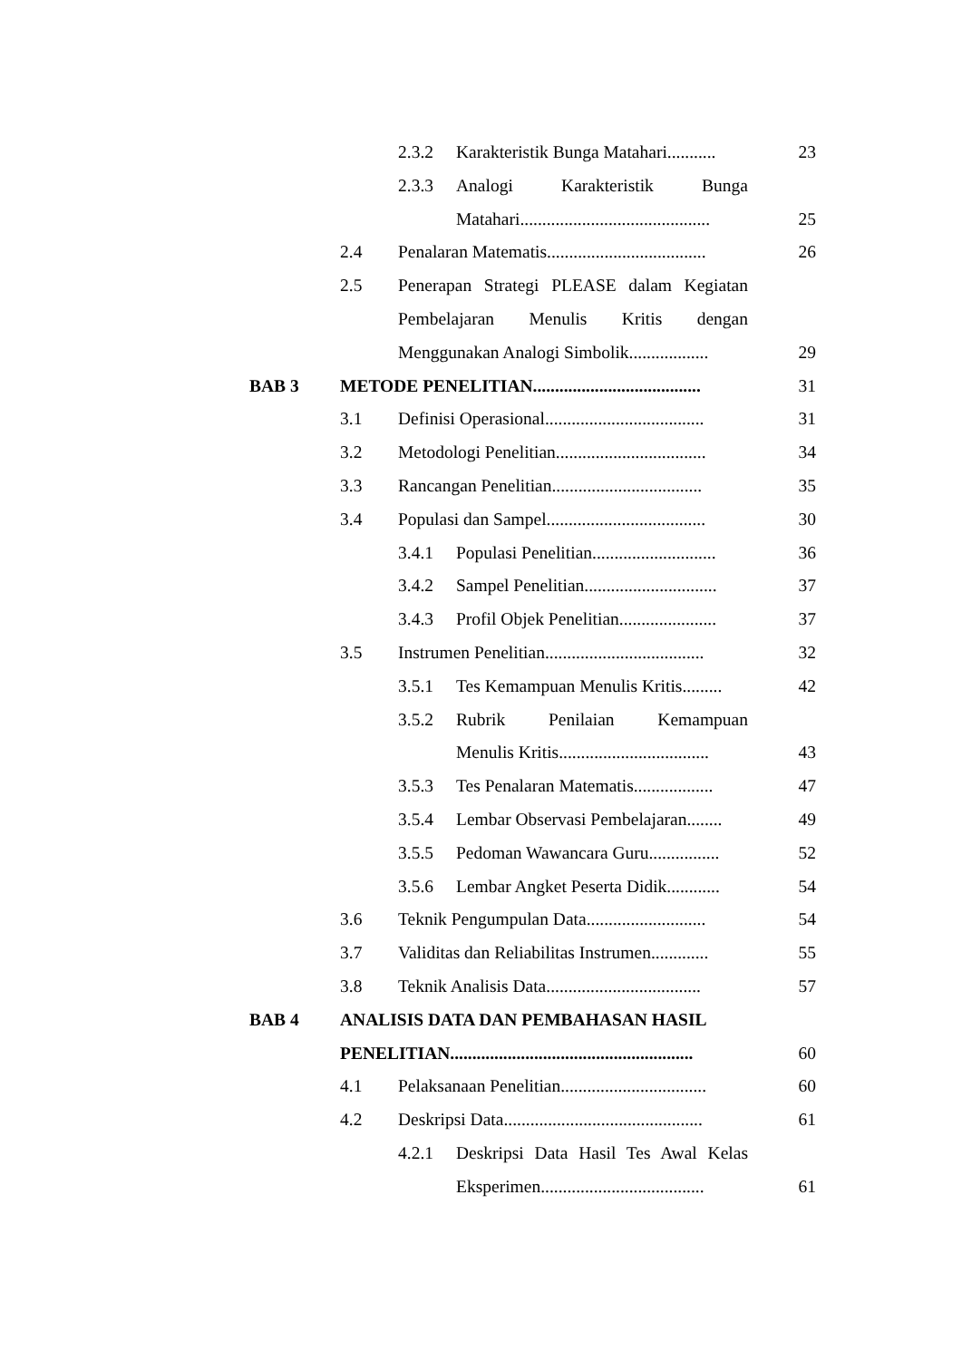| | | 2.3.2 | Karakteristik Bunga Matahari........... | 23 |
| | | 2.3.3 | Analogi Karakteristik Bunga | |
| | | | Matahari........................................... | 25 |
| | 2.4 | Penalaran Matematis.................................... | | 26 |
| | 2.5 | Penerapan Strategi PLEASE dalam Kegiatan | | |
| | | Pembelajaran Menulis Kritis dengan | | |
| | | Menggunakan Analogi Simbolik.................. | | 29 |
| BAB 3 | METODE PENELITIAN...................................... | | | 31 |
| | 3.1 | Definisi Operasional.................................... | | 31 |
| | 3.2 | Metodologi Penelitian.................................. | | 34 |
| | 3.3 | Rancangan Penelitian.................................. | | 35 |
| | 3.4 | Populasi dan Sampel.................................... | | 30 |
| | | 3.4.1 | Populasi Penelitian............................ | 36 |
| | | 3.4.2 | Sampel Penelitian.............................. | 37 |
| | | 3.4.3 | Profil Objek Penelitian...................... | 37 |
| | 3.5 | Instrumen Penelitian.................................... | | 32 |
| | | 3.5.1 | Tes Kemampuan Menulis Kritis......... | 42 |
| | | 3.5.2 | Rubrik Penilaian Kemampuan | |
| | | | Menulis Kritis.................................. | 43 |
| | | 3.5.3 | Tes Penalaran Matematis.................. | 47 |
| | | 3.5.4 | Lembar Observasi Pembelajaran........ | 49 |
| | | 3.5.5 | Pedoman Wawancara Guru................ | 52 |
| | | 3.5.6 | Lembar Angket Peserta Didik............ | 54 |
| | 3.6 | Teknik Pengumpulan Data........................... | | 54 |
| | 3.7 | Validitas dan Reliabilitas Instrumen............. | | 55 |
| | 3.8 | Teknik Analisis Data................................... | | 57 |
| BAB 4 | ANALISIS DATA DAN PEMBAHASAN HASIL | | | |
| | PENELITIAN....................................................... | | | 60 |
| | 4.1 | Pelaksanaan Penelitian................................. | | 60 |
| | 4.2 | Deskripsi Data............................................. | | 61 |
| | | 4.2.1 | Deskripsi Data Hasil Tes Awal Kelas | |
| | | | Eksperimen..................................... | 61 |